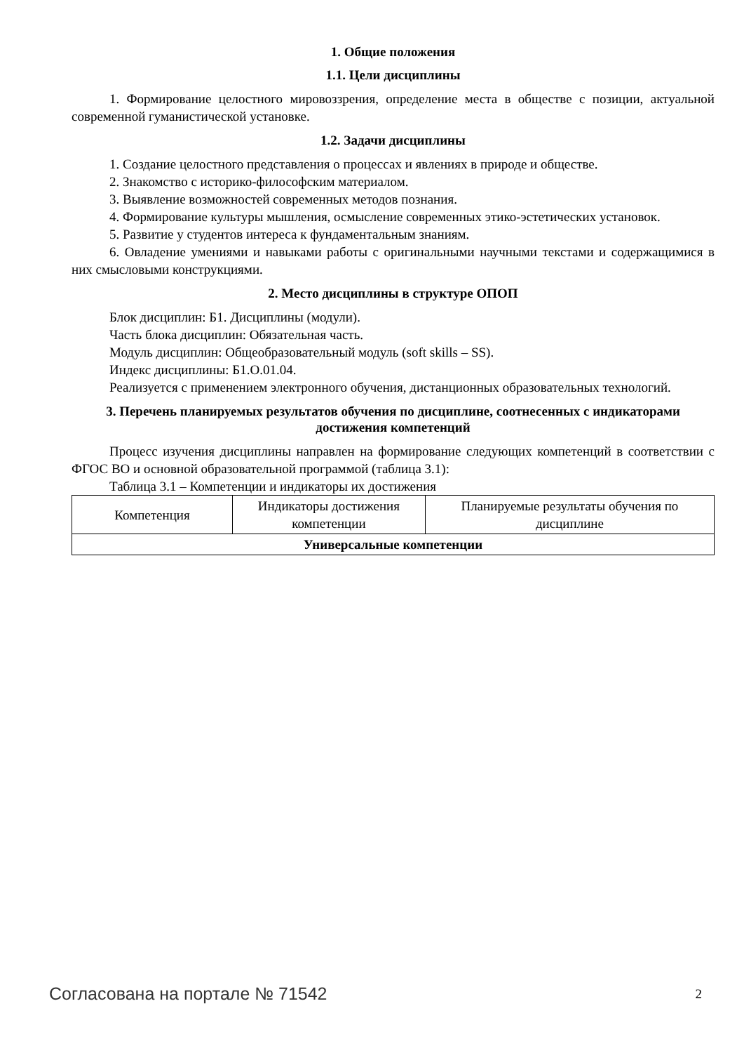1. Общие положения
1.1. Цели дисциплины
1. Формирование целостного мировоззрения, определение места в обществе с позиции, актуальной современной гуманистической установке.
1.2. Задачи дисциплины
1. Создание целостного представления о процессах и явлениях в природе и обществе.
2. Знакомство с историко-философским материалом.
3. Выявление возможностей современных методов познания.
4. Формирование культуры мышления, осмысление современных этико-эстетических установок.
5. Развитие у студентов интереса к фундаментальным знаниям.
6. Овладение умениями и навыками работы с оригинальными научными текстами и содержащимися в них смысловыми конструкциями.
2. Место дисциплины в структуре ОПОП
Блок дисциплин: Б1. Дисциплины (модули).
Часть блока дисциплин: Обязательная часть.
Модуль дисциплин: Общеобразовательный модуль (soft skills – SS).
Индекс дисциплины: Б1.О.01.04.
Реализуется с применением электронного обучения, дистанционных образовательных технологий.
3. Перечень планируемых результатов обучения по дисциплине, соотнесенных с индикаторами достижения компетенций
Процесс изучения дисциплины направлен на формирование следующих компетенций в соответствии с ФГОС ВО и основной образовательной программой (таблица 3.1):
Таблица 3.1 – Компетенции и индикаторы их достижения
| Компетенция | Индикаторы достижения компетенции | Планируемые результаты обучения по дисциплине |
| --- | --- | --- |
| Универсальные компетенции | | |
Согласована на портале № 71542 2